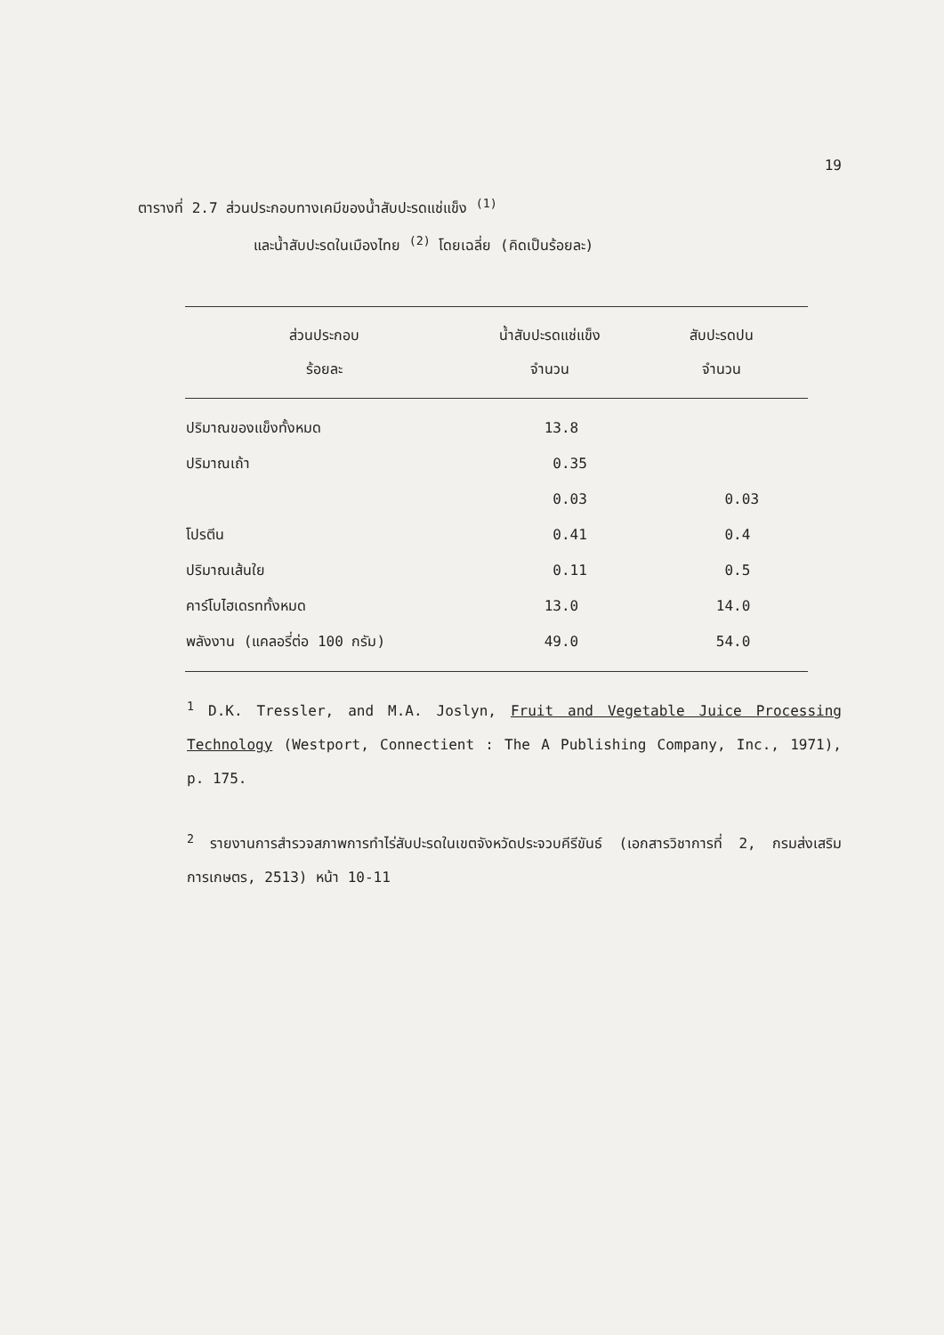19
ตารางที่ 2.7 ส่วนประกอบทางเคมีของน้ำสับปะรดแช่แข็ง <sup>(1)</sup>
และน้ำสับปะรดในเมืองไทย <sup>(2)</sup> โดยเฉลี่ย (คิดเป็นร้อยละ)
| ส่วนประกอบ | น้ำสับปะรดแช่แข็ง | สับปะรดปน |
| --- | --- | --- |
| ร้อยละ | จำนวน | จำนวน |
| ปริมาณของแข็งทั้งหมด | 13.8 | |
| ปริมาณเถ้า | 0.35 | |
| | 0.03 | 0.03 |
| โปรตีน | 0.41 | 0.4 |
| ปริมาณเส้นใย | 0.11 | 0.5 |
| คาร์โบไฮเดรททั้งหมด | 13.0 | 14.0 |
| พลังงาน (แคลอรี่ต่อ 100 กรัม) | 49.0 | 54.0 |
<sup>1</sup> D.K. Tressler, and M.A. Joslyn, Fruit and Vegetable Juice Processing Technology (Westport, Connectient : The A Publishing Company, Inc., 1971), p. 175.
<sup>2</sup> รายงานการสำรวจสภาพการทำไร่สับปะรดในเขตจังหวัดประจวบคีรีขันธ์ (เอกสารวิชาการที่ 2, กรมส่งเสริมการเกษตร, 2513) หน้า 10-11